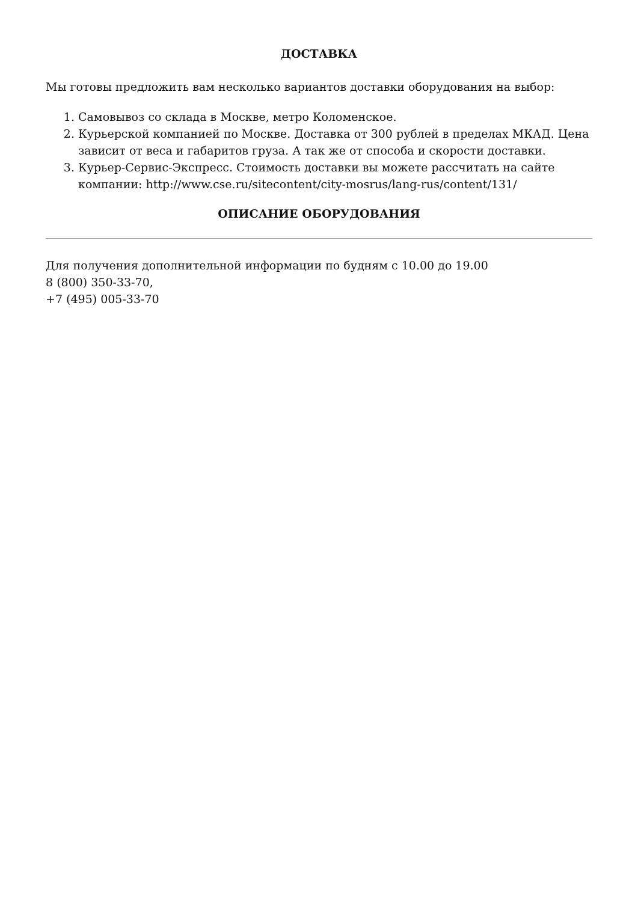ДОСТАВКА
Мы готовы предложить вам несколько вариантов доставки оборудования на выбор:
1. Самовывоз со склада в Москве, метро Коломенское.
2. Курьерской компанией по Москве. Доставка от 300 рублей в пределах МКАД. Цена зависит от веса и габаритов груза. А так же от способа и скорости доставки.
3. Курьер-Сервис-Экспресс. Стоимость доставки вы можете рассчитать на сайте компании: http://www.cse.ru/sitecontent/city-mosrus/lang-rus/content/131/
ОПИСАНИЕ ОБОРУДОВАНИЯ
Для получения дополнительной информации по будням с 10.00 до 19.00
8 (800) 350-33-70,
+7 (495) 005-33-70